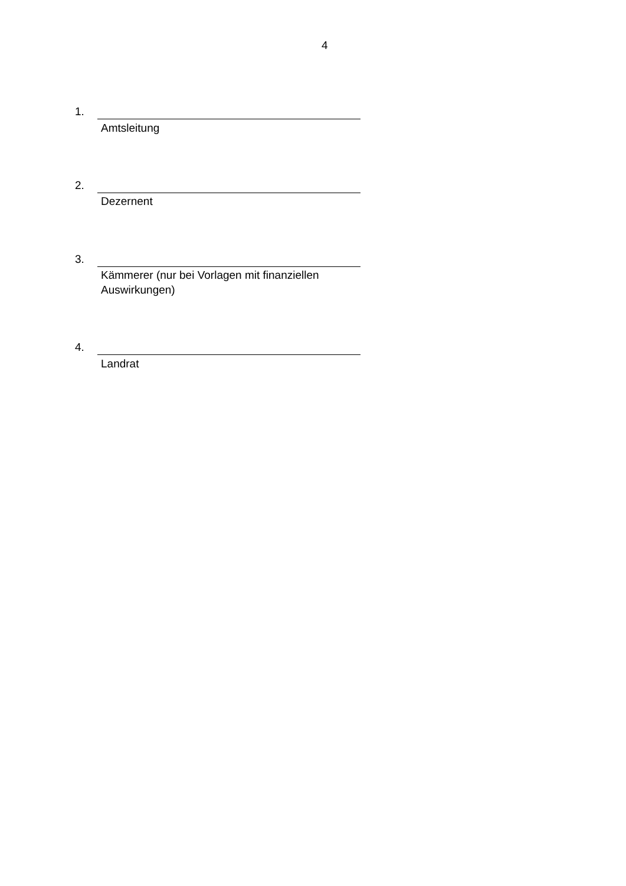4
1.
Amtsleitung
2.
Dezernent
3.
Kämmerer (nur bei Vorlagen mit finanziellen Auswirkungen)
4.
Landrat